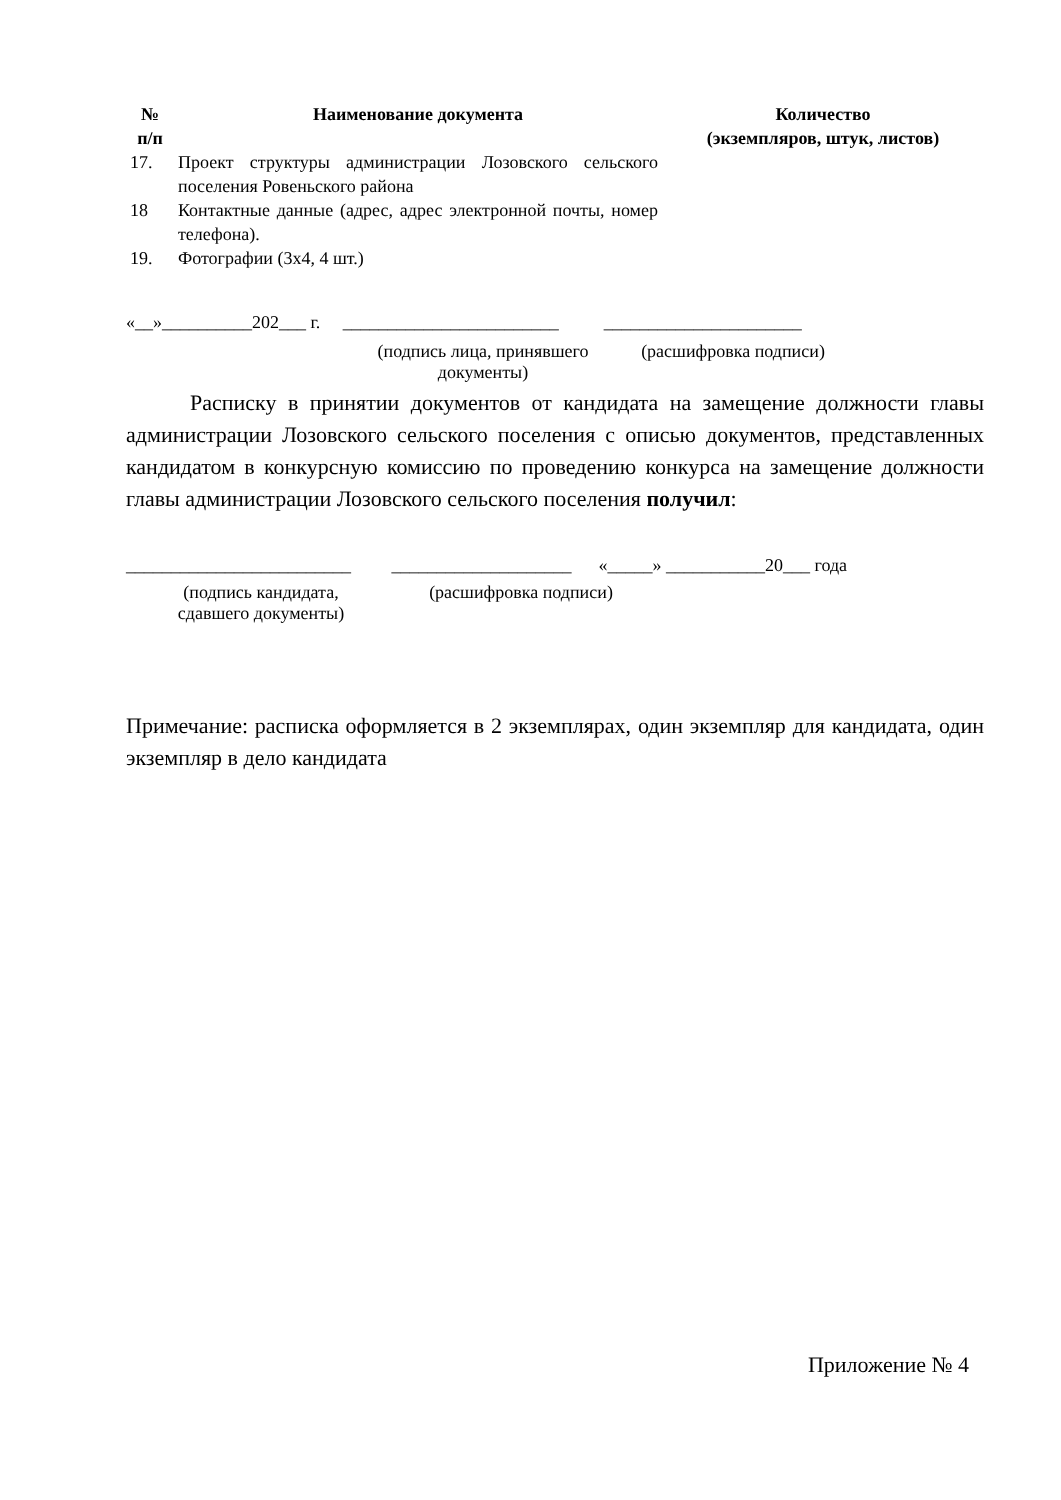| № п/п | Наименование документа | Количество (экземпляров, штук, листов) |
| --- | --- | --- |
| 17. | Проект структуры администрации Лозовского сельского поселения Ровеньского района | |
| 18 | Контактные данные (адрес, адрес электронной почты, номер телефона). | |
| 19. | Фотографии (3х4, 4 шт.) | |
«__»__________202___ г. ________________________ ______________________
(подпись лица, принявшего документы)
(расшифровка подписи)
Расписку в принятии документов от кандидата на замещение должности главы администрации Лозовского сельского поселения с описью документов, представленных кандидатом в конкурсную комиссию по проведению конкурса на замещение должности главы администрации Лозовского сельского поселения получил:
_________________________ ____________________ «_____» ___________20___ года
(подпись кандидата,
сдавшего документы)
(расшифровка подписи)
Примечание: расписка оформляется в 2 экземплярах, один экземпляр для кандидата, один экземпляр в дело кандидата
Приложение № 4